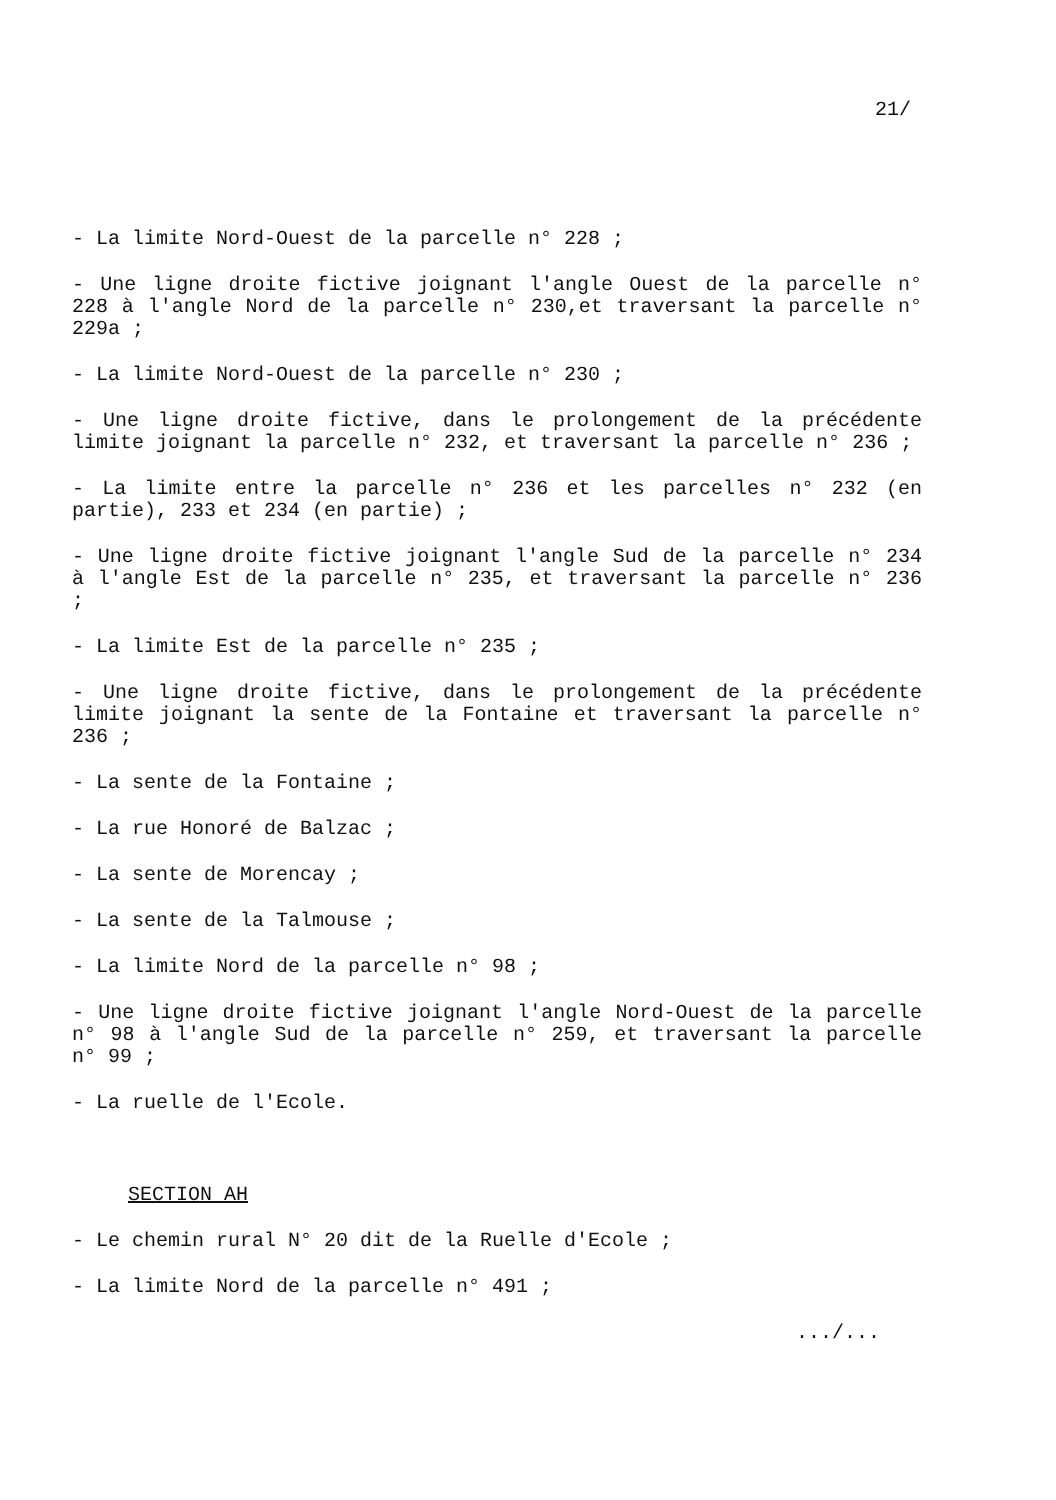21/
- La limite Nord-Ouest de la parcelle n° 228 ;
- Une ligne droite fictive joignant l'angle Ouest de la parcelle n° 228 à l'angle Nord de la parcelle n° 230,et traversant la parcelle n° 229a ;
- La limite Nord-Ouest de la parcelle n° 230 ;
- Une ligne droite fictive, dans le prolongement de la précédente limite joignant la parcelle n° 232, et traversant la parcelle n° 236 ;
- La limite entre la parcelle n° 236 et les parcelles n° 232 (en partie), 233 et 234 (en partie) ;
- Une ligne droite fictive joignant l'angle Sud de la parcelle n° 234 à l'angle Est de la parcelle n° 235, et traversant la parcelle n° 236 ;
- La limite Est de la parcelle n° 235 ;
- Une ligne droite fictive, dans le prolongement de la précédente limite joignant la sente de la Fontaine et traversant la parcelle n° 236 ;
- La sente de la Fontaine ;
- La rue Honoré de Balzac ;
- La sente de Morencay ;
- La sente de la Talmouse ;
- La limite Nord de la parcelle n° 98 ;
- Une ligne droite fictive joignant l'angle Nord-Ouest de la parcelle n° 98 à l'angle Sud de la parcelle n° 259, et traversant la parcelle n° 99 ;
- La ruelle de l'Ecole.
SECTION AH
- Le chemin rural N° 20 dit de la Ruelle d'Ecole ;
- La limite Nord de la parcelle n° 491 ;
.../...